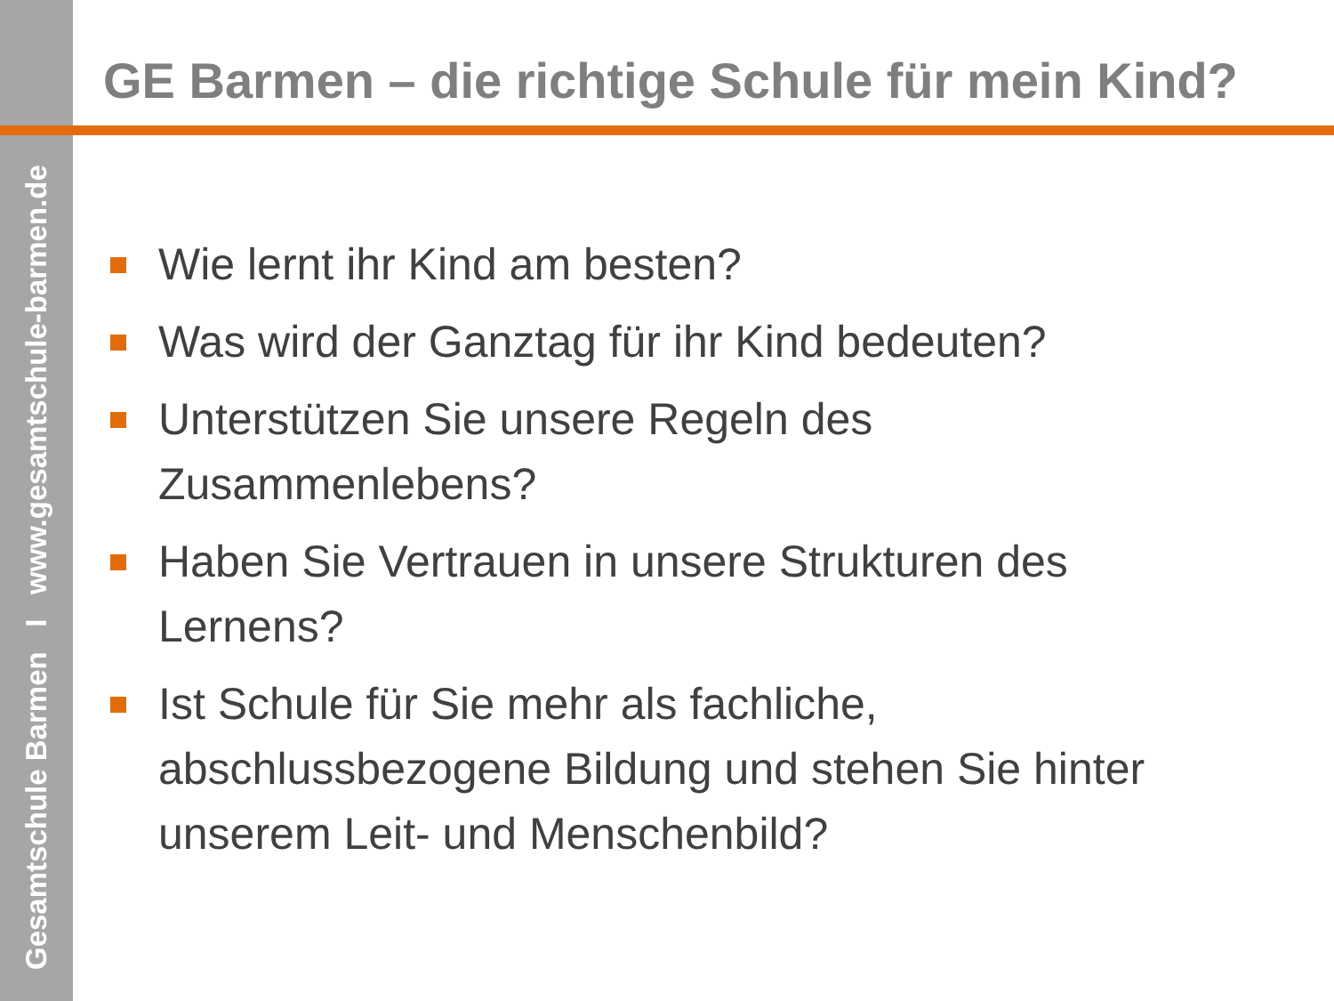Gesamtschule Barmen I www.gesamtschule-barmen.de
GE Barmen – die richtige Schule für mein Kind?
Wie lernt ihr Kind am besten?
Was wird der Ganztag für ihr Kind bedeuten?
Unterstützen Sie unsere Regeln des Zusammenlebens?
Haben Sie Vertrauen in unsere Strukturen des Lernens?
Ist Schule für Sie mehr als fachliche, abschlussbezogene Bildung und stehen Sie hinter unserem Leit- und Menschenbild?